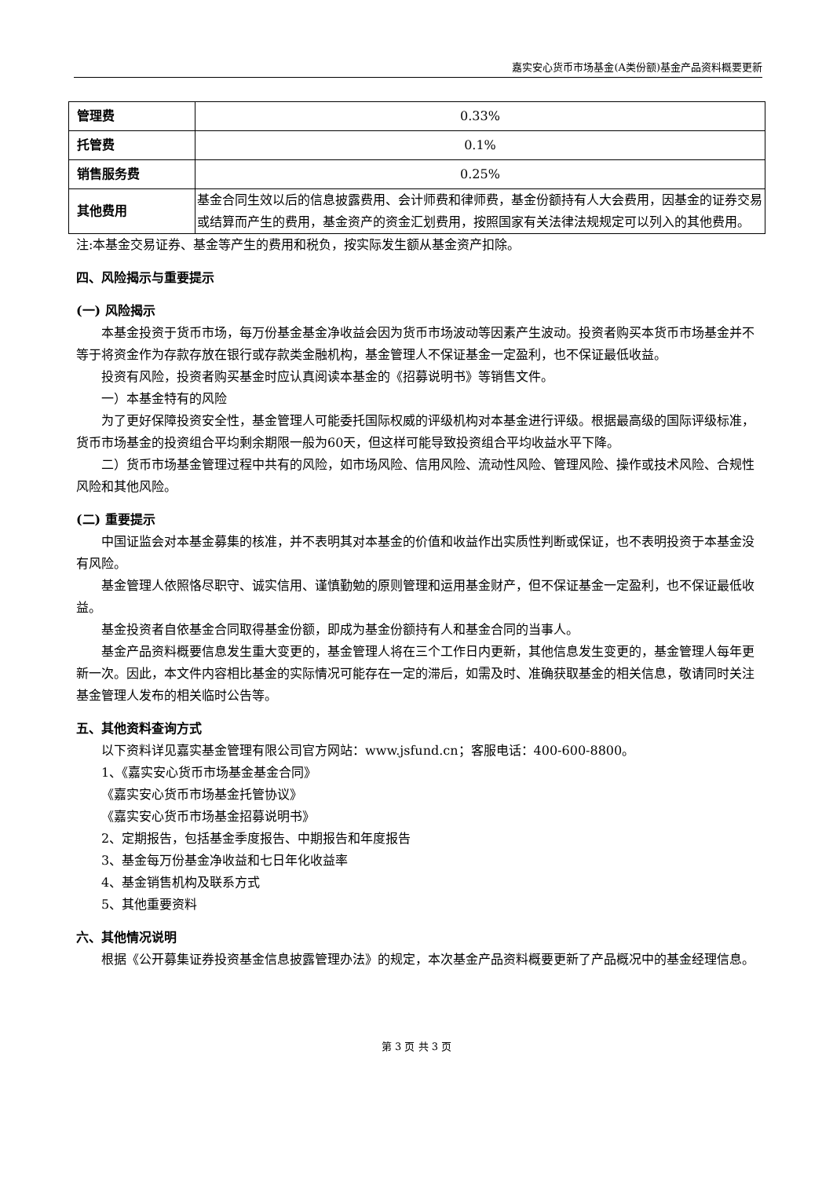嘉实安心货币市场基金(A类份额)基金产品资料概要更新
| 管理费 | 0.33% |
| 托管费 | 0.1% |
| 销售服务费 | 0.25% |
| 其他费用 | 基金合同生效以后的信息披露费用、会计师费和律师费，基金份额持有人大会费用，因基金的证券交易或结算而产生的费用，基金资产的资金汇划费用，按照国家有关法律法规规定可以列入的其他费用。 |
注:本基金交易证券、基金等产生的费用和税负，按实际发生额从基金资产扣除。
四、风险揭示与重要提示
(一) 风险揭示
本基金投资于货币市场，每万份基金基金净收益会因为货币市场波动等因素产生波动。投资者购买本货币市场基金并不等于将资金作为存款存放在银行或存款类金融机构，基金管理人不保证基金一定盈利，也不保证最低收益。
投资有风险，投资者购买基金时应认真阅读本基金的《招募说明书》等销售文件。
一）本基金特有的风险
为了更好保障投资安全性，基金管理人可能委托国际权威的评级机构对本基金进行评级。根据最高级的国际评级标准，货币市场基金的投资组合平均剩余期限一般为60天，但这样可能导致投资组合平均收益水平下降。
二）货币市场基金管理过程中共有的风险，如市场风险、信用风险、流动性风险、管理风险、操作或技术风险、合规性风险和其他风险。
(二) 重要提示
中国证监会对本基金募集的核准，并不表明其对本基金的价值和收益作出实质性判断或保证，也不表明投资于本基金没有风险。
基金管理人依照恪尽职守、诚实信用、谨慎勤勉的原则管理和运用基金财产，但不保证基金一定盈利，也不保证最低收益。
基金投资者自依基金合同取得基金份额，即成为基金份额持有人和基金合同的当事人。
基金产品资料概要信息发生重大变更的，基金管理人将在三个工作日内更新，其他信息发生变更的，基金管理人每年更新一次。因此，本文件内容相比基金的实际情况可能存在一定的滞后，如需及时、准确获取基金的相关信息，敬请同时关注基金管理人发布的相关临时公告等。
五、其他资料查询方式
以下资料详见嘉实基金管理有限公司官方网站：www.jsfund.cn；客服电话：400-600-8800。
1、《嘉实安心货币市场基金基金合同》
《嘉实安心货币市场基金托管协议》
《嘉实安心货币市场基金招募说明书》
2、定期报告，包括基金季度报告、中期报告和年度报告
3、基金每万份基金净收益和七日年化收益率
4、基金销售机构及联系方式
5、其他重要资料
六、其他情况说明
根据《公开募集证券投资基金信息披露管理办法》的规定，本次基金产品资料概要更新了产品概况中的基金经理信息。
第 3 页 共 3 页